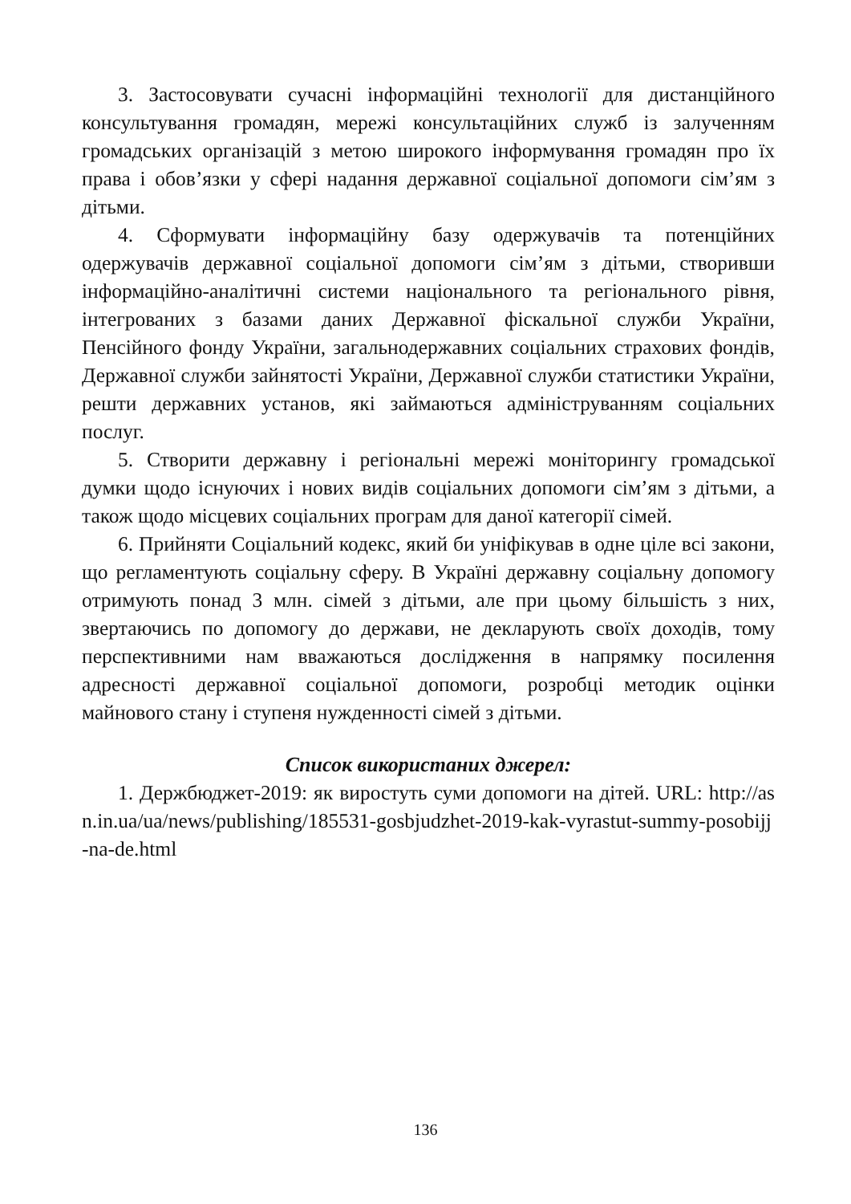3. Застосовувати сучасні інформаційні технології для дистанційного консультування громадян, мережі консультаційних служб із залученням громадських організацій з метою широкого інформування громадян про їх права і обов’язки у сфері надання державної соціальної допомоги сім’ям з дітьми.
4. Сформувати інформаційну базу одержувачів та потенційних одержувачів державної соціальної допомоги сім’ям з дітьми, створивши інформаційно-аналітичні системи національного та регіонального рівня, інтегрованих з базами даних Державної фіскальної служби України, Пенсійного фонду України, загальнодержавних соціальних страхових фондів, Державної служби зайнятості України, Державної служби статистики України, решти державних установ, які займаються адмініструванням соціальних послуг.
5. Створити державну і регіональні мережі моніторингу громадської думки щодо існуючих і нових видів соціальних допомоги сім’ям з дітьми, а також щодо місцевих соціальних програм для даної категорії сімей.
6. Прийняти Соціальний кодекс, який би уніфікував в одне ціле всі закони, що регламентують соціальну сферу. В Україні державну соціальну допомогу отримують понад 3 млн. сімей з дітьми, але при цьому більшість з них, звертаючись по допомогу до держави, не декларують своїх доходів, тому перспективними нам вважаються дослідження в напрямку посилення адресності державної соціальної допомоги, розробці методик оцінки майнового стану і ступеня нужденності сімей з дітьми.
Список використаних джерел:
1. Держбюджет-2019: як виростуть суми допомоги на дітей. URL: http://asn.in.ua/ua/news/publishing/185531-gosbjudzhet-2019-kak-vyrastut-summy-posobijj-na-de.html
136